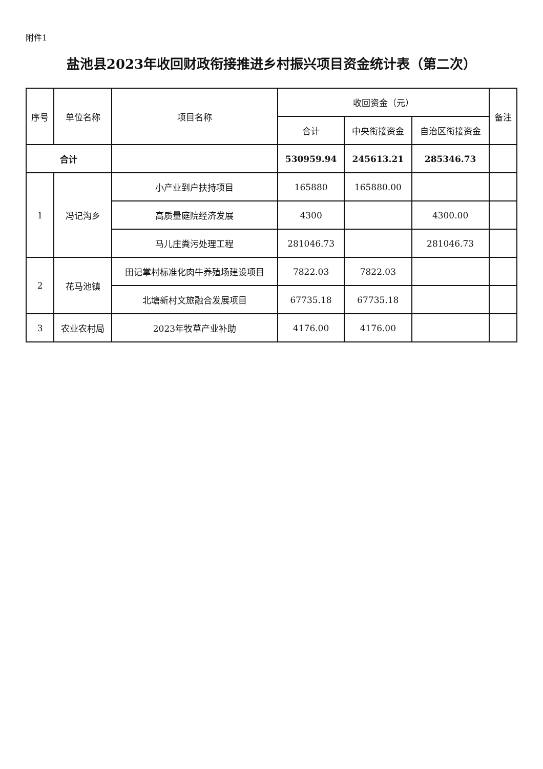附件1
盐池县2023年收回财政衔接推进乡村振兴项目资金统计表（第二次）
| 序号 | 单位名称 | 项目名称 | 收回资金（元） | | | 备注 |
| --- | --- | --- | --- | --- | --- | --- |
| | | | 合计 | 中央衔接资金 | 自治区衔接资金 | |
| 合计 | | | 530959.94 | 245613.21 | 285346.73 | |
| 1 | 冯记沟乡 | 小产业到户扶持项目 | 165880 | 165880.00 | | |
| | | 高质量庭院经济发展 | 4300 | | 4300.00 | |
| | | 马儿庄粪污处理工程 | 281046.73 | | 281046.73 | |
| 2 | 花马池镇 | 田记掌村标准化肉牛养殖场建设项目 | 7822.03 | 7822.03 | | |
| | | 北塘新村文旅融合发展项目 | 67735.18 | 67735.18 | | |
| 3 | 农业农村局 | 2023年牧草产业补助 | 4176.00 | 4176.00 | | |